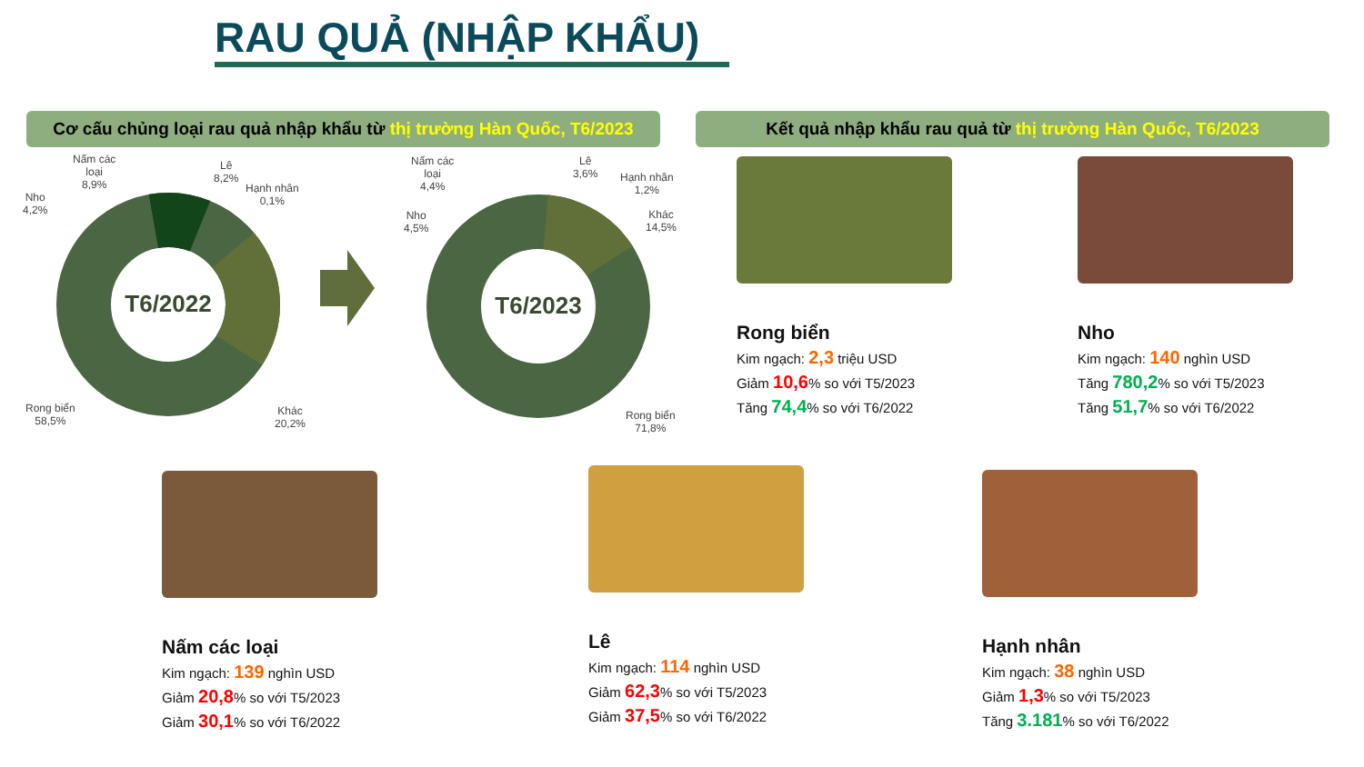RAU QUẢ (NHẬP KHẨU)
Cơ cấu chủng loại rau quả nhập khẩu từ thị trường Hàn Quốc, T6/2023
Kết quả nhập khẩu rau quả từ thị trường Hàn Quốc, T6/2023
T6/2022
T6/2023
Nấm các
loại
8,9%
Lê
8,2%
Hạnh nhân
0,1%
Nho
4,2%
Rong biển
58,5%
Khác
20,2%
Nấm các
loại
4,4%
Lê
3,6%
Hạnh nhân
1,2%
Nho
4,5%
Khác
14,5%
Rong biển
71,8%
Rong biển
Kim ngạch: 2,3 triệu USD
Giảm 10,6% so với T5/2023
Tăng 74,4% so với T6/2022
Nho
Kim ngạch: 140 nghìn USD
Tăng 780,2% so với T5/2023
Tăng 51,7% so với T6/2022
Nấm các loại
Kim ngạch: 139 nghìn USD
Giảm 20,8% so với T5/2023
Giảm 30,1% so với T6/2022
Lê
Kim ngạch: 114 nghìn USD
Giảm 62,3% so với T5/2023
Giảm 37,5% so với T6/2022
Hạnh nhân
Kim ngạch: 38 nghìn USD
Giảm 1,3% so với T5/2023
Tăng 3.181% so với T6/2022